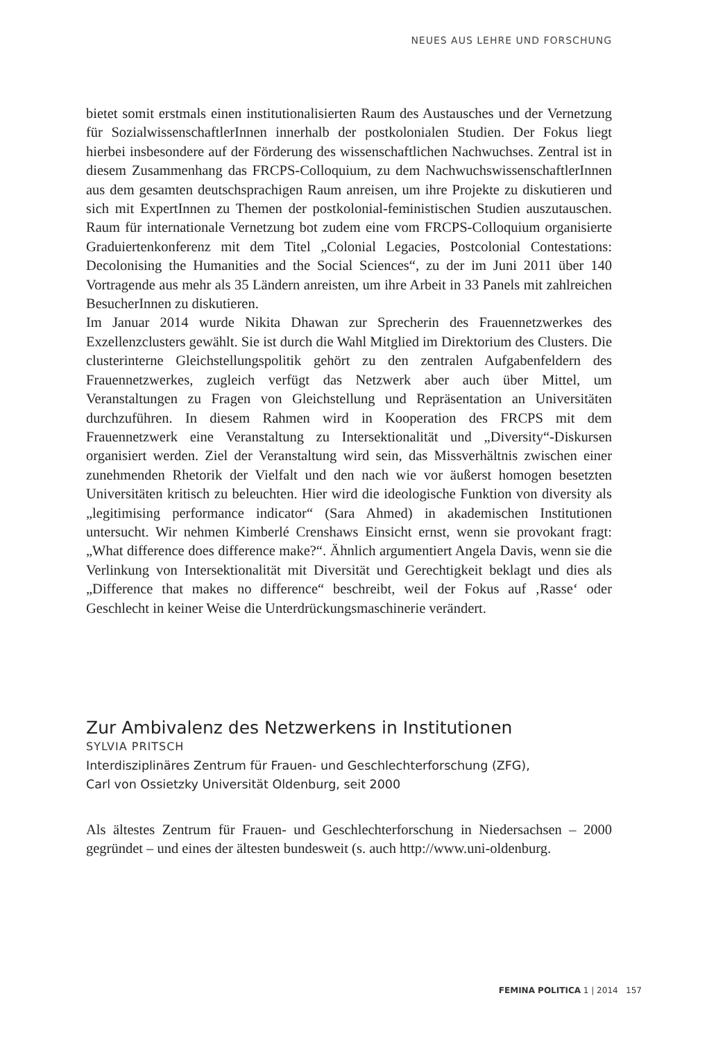NEUES AUS LEHRE UND FORSCHUNG
bietet somit erstmals einen institutionalisierten Raum des Austausches und der Vernetzung für SozialwissenschaftlerInnen innerhalb der postkolonialen Studien. Der Fokus liegt hierbei insbesondere auf der Förderung des wissenschaftlichen Nachwuchses. Zentral ist in diesem Zusammenhang das FRCPS-Colloquium, zu dem NachwuchswissenschaftlerInnen aus dem gesamten deutschsprachigen Raum anreisen, um ihre Projekte zu diskutieren und sich mit ExpertInnen zu Themen der postkolonial-feministischen Studien auszutauschen. Raum für internationale Vernetzung bot zudem eine vom FRCPS-Colloquium organisierte Graduiertenkonferenz mit dem Titel „Colonial Legacies, Postcolonial Contestations: Decolonising the Humanities and the Social Sciences“, zu der im Juni 2011 über 140 Vortragende aus mehr als 35 Ländern anreisten, um ihre Arbeit in 33 Panels mit zahlreichen BesucherInnen zu diskutieren.
Im Januar 2014 wurde Nikita Dhawan zur Sprecherin des Frauennetzwerkes des Exzellenzclusters gewählt. Sie ist durch die Wahl Mitglied im Direktorium des Clusters. Die clusterinterne Gleichstellungspolitik gehört zu den zentralen Aufgabenfeldern des Frauennetzwerkes, zugleich verfügt das Netzwerk aber auch über Mittel, um Veranstaltungen zu Fragen von Gleichstellung und Repräsentation an Universitäten durchzuführen. In diesem Rahmen wird in Kooperation des FRCPS mit dem Frauennetzwerk eine Veranstaltung zu Intersektionalität und „Diversity“-Diskursen organisiert werden. Ziel der Veranstaltung wird sein, das Missverhältnis zwischen einer zunehmenden Rhetorik der Vielfalt und den nach wie vor äußerst homogen besetzten Universitäten kritisch zu beleuchten. Hier wird die ideologische Funktion von diversity als „legitimising performance indicator“ (Sara Ahmed) in akademischen Institutionen untersucht. Wir nehmen Kimberlé Crenshaws Einsicht ernst, wenn sie provokant fragt: „What difference does difference make?“. Ähnlich argumentiert Angela Davis, wenn sie die Verlinkung von Intersektionalität mit Diversität und Gerechtigkeit beklagt und dies als „Difference that makes no difference“ beschreibt, weil der Fokus auf ‚Rasse‘ oder Geschlecht in keiner Weise die Unterdrückungsmaschinerie verändert.
Zur Ambivalenz des Netzwerkens in Institutionen
SYLVIA PRITSCH
Interdisziplinäres Zentrum für Frauen- und Geschlechterforschung (ZFG),
Carl von Ossietzky Universität Oldenburg, seit 2000
Als ältestes Zentrum für Frauen- und Geschlechterforschung in Niedersachsen – 2000 gegründet – und eines der ältesten bundesweit (s. auch http://www.uni-oldenburg.
FEMINA POLITICA 1 | 2014 157